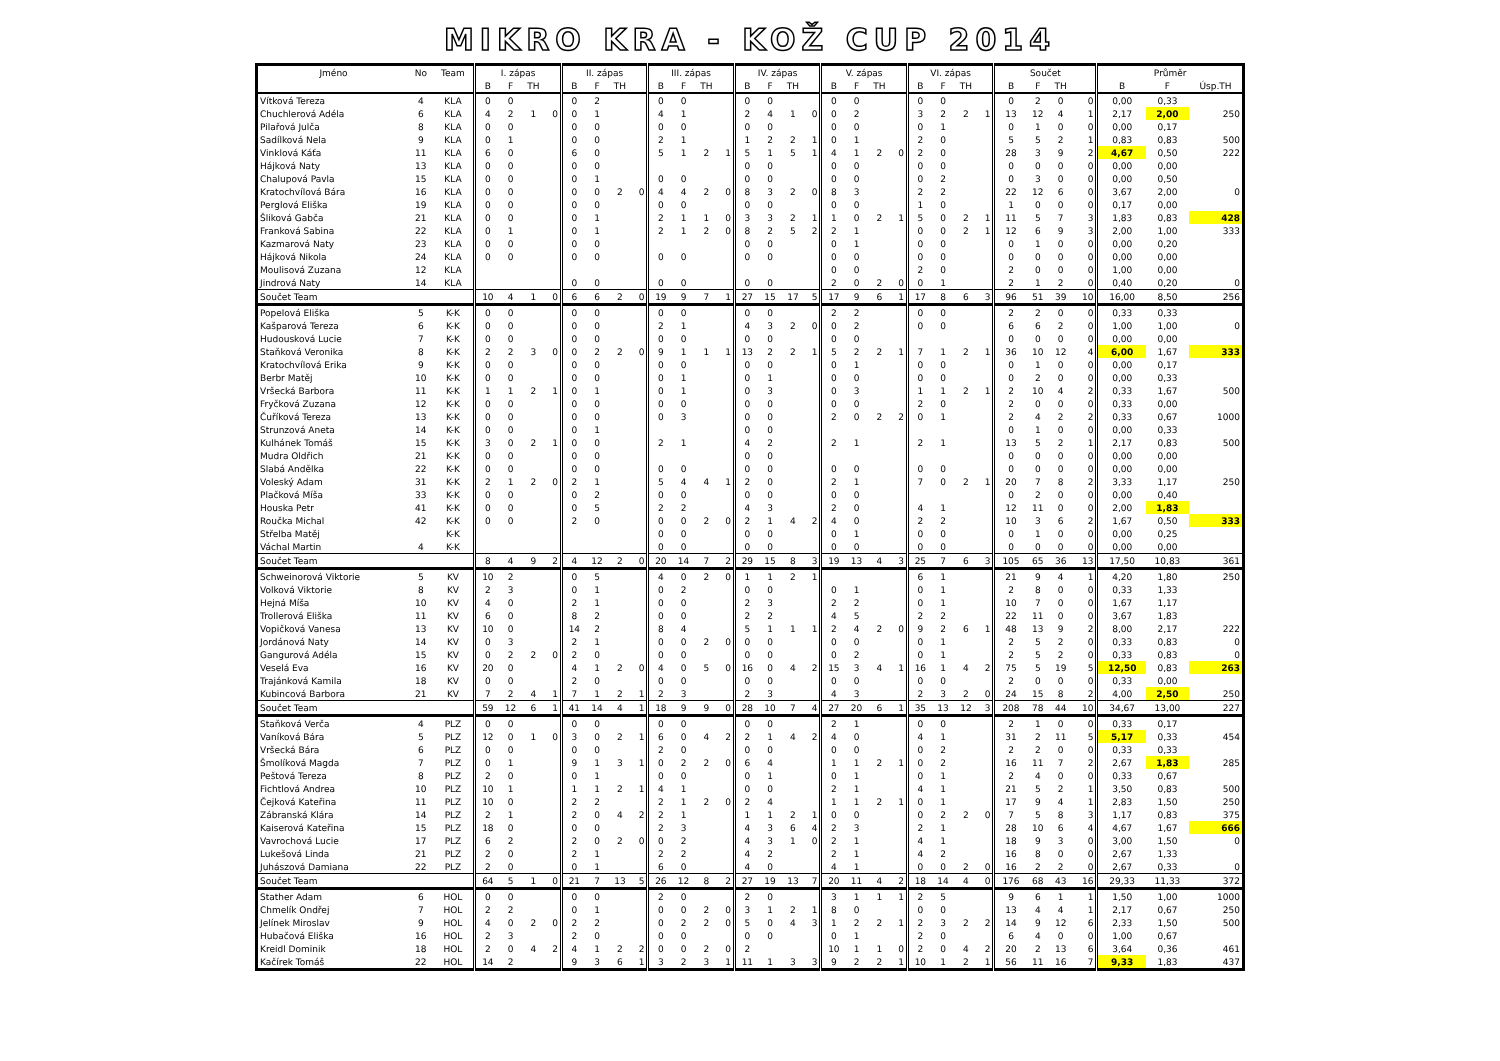MIKRO KRA - KOŽ CUP 2014
| Jméno | No | Team | I. zápas | | | | II. zápas | | | | III. zápas | | | | IV. zápas | | | | V. zápas | | | | VI. zápas | | | | Součet | | | | Průměr | | |
| --- | --- | --- | --- | --- | --- | --- | --- | --- | --- | --- | --- | --- | --- | --- | --- | --- | --- | --- | --- | --- | --- | --- | --- | --- | --- | --- | --- | --- | --- | --- | --- | --- | --- |
| | | | B | F | TH | | B | F | TH | | B | F | TH | | B | F | TH | | B | F | TH | | B | F | TH | | B | F | TH | | B | F | Úsp.TH |
| Vítková Tereza | 4 | KLA | 0 | 0 | | | 0 | 2 | | | 0 | 0 | | | 0 | 0 | | | 0 | 0 | | | 0 | 0 | | | 0 | 2 | 0 | 0 | 0,00 | 0,33 | |
| Chuchlerová Adéla | 6 | KLA | 4 | 2 | 1 | 0 | 0 | 1 | | | 4 | 1 | | | 2 | 4 | 1 | 0 | 0 | 2 | | | 3 | 2 | 2 | 1 | 13 | 12 | 4 | 1 | 2,17 | 2,00 | 250 |
| Pilařová Julča | 8 | KLA | 0 | 0 | | | 0 | 0 | | | 0 | 0 | | | 0 | 0 | | | 0 | 0 | | | 0 | 1 | | | 0 | 1 | 0 | 0 | 0,00 | 0,17 | |
| Sadílková Nela | 9 | KLA | 0 | 1 | | | 0 | 0 | | | 2 | 1 | | | 1 | 2 | 2 | 1 | 0 | 1 | | | 2 | 0 | | | 5 | 5 | 2 | 1 | 0,83 | 0,83 | 500 |
| Vinklová Káťa | 11 | KLA | 6 | 0 | | | 6 | 0 | | | 5 | 1 | 2 | 1 | 5 | 1 | 5 | 1 | 4 | 1 | 2 | 0 | 2 | 0 | | | 28 | 3 | 9 | 2 | 4,67 | 0,50 | 222 |
| Hájková Naty | 13 | KLA | 0 | 0 | | | 0 | 0 | | | | | | | 0 | 0 | | | 0 | 0 | | | 0 | 0 | | | 0 | 0 | 0 | 0 | 0,00 | 0,00 | |
| Chalupová Pavla | 15 | KLA | 0 | 0 | | | 0 | 1 | | | 0 | 0 | | | 0 | 0 | | | 0 | 0 | | | 0 | 2 | | | 0 | 3 | 0 | 0 | 0,00 | 0,50 | |
| Kratochvílová Bára | 16 | KLA | 0 | 0 | | | 0 | 0 | 2 | 0 | 4 | 4 | 2 | 0 | 8 | 3 | 2 | 0 | 8 | 3 | | | 2 | 2 | | | 22 | 12 | 6 | 0 | 3,67 | 2,00 | 0 |
| Perglová Eliška | 19 | KLA | 0 | 0 | | | 0 | 0 | | | 0 | 0 | | | 0 | 0 | | | 0 | 0 | | | 1 | 0 | | | 1 | 0 | 0 | 0 | 0,17 | 0,00 | |
| Šliková Gabča | 21 | KLA | 0 | 0 | | | 0 | 1 | | | 2 | 1 | 1 | 0 | 3 | 3 | 2 | 1 | 1 | 0 | 2 | 1 | 5 | 0 | 2 | 1 | 11 | 5 | 7 | 3 | 1,83 | 0,83 | 428 |
| Franková Sabina | 22 | KLA | 0 | 1 | | | 0 | 1 | | | 2 | 1 | 2 | 0 | 8 | 2 | 5 | 2 | 2 | 1 | | | 0 | 0 | 2 | 1 | 12 | 6 | 9 | 3 | 2,00 | 1,00 | 333 |
| Kazmarová Naty | 23 | KLA | 0 | 0 | | | 0 | 0 | | | | | | | 0 | 0 | | | 0 | 1 | | | 0 | 0 | | | 0 | 1 | 0 | 0 | 0,00 | 0,20 | |
| Hájková Nikola | 24 | KLA | 0 | 0 | | | 0 | 0 | | | 0 | 0 | | | 0 | 0 | | | 0 | 0 | | | 0 | 0 | | | 0 | 0 | 0 | 0 | 0,00 | 0,00 | |
| Moulisová Zuzana | 12 | KLA | | | | | | | | | | | | | | | | | 0 | 0 | | | 2 | 0 | | | 2 | 0 | 0 | 0 | 1,00 | 0,00 | |
| Jindrová Naty | 14 | KLA | | | | | 0 | 0 | | | 0 | 0 | | | 0 | 0 | | | 2 | 0 | 2 | 0 | 0 | 1 | | | 2 | 1 | 2 | 0 | 0,40 | 0,20 | 0 |
| Součet Team | | | 10 | 4 | 1 | 0 | 6 | 6 | 2 | 0 | 19 | 9 | 7 | 1 | 27 | 15 | 17 | 5 | 17 | 9 | 6 | 1 | 17 | 8 | 6 | 3 | 96 | 51 | 39 | 10 | 16,00 | 8,50 | 256 |
| Popelová Eliška | 5 | K-K | 0 | 0 | | | 0 | 0 | | | 0 | 0 | | | 0 | 0 | | | 2 | 2 | | | 0 | 0 | | | 2 | 2 | 0 | 0 | 0,33 | 0,33 | |
| Kašparová Tereza | 6 | K-K | 0 | 0 | | | 0 | 0 | | | 2 | 1 | | | 4 | 3 | 2 | 0 | 0 | 2 | | | 0 | 0 | | | 6 | 6 | 2 | 0 | 1,00 | 1,00 | 0 |
| Hudousková Lucie | 7 | K-K | 0 | 0 | | | 0 | 0 | | | 0 | 0 | | | 0 | 0 | | | 0 | 0 | | | | | | | 0 | 0 | 0 | 0 | 0,00 | 0,00 | |
| Staňková Veronika | 8 | K-K | 2 | 2 | 3 | 0 | 0 | 2 | 2 | 0 | 9 | 1 | 1 | 1 | 13 | 2 | 2 | 1 | 5 | 2 | 2 | 1 | 7 | 1 | 2 | 1 | 36 | 10 | 12 | 4 | 6,00 | 1,67 | 333 |
| Kratochvílová Erika | 9 | K-K | 0 | 0 | | | 0 | 0 | | | 0 | 0 | | | 0 | 0 | | | 0 | 1 | | | 0 | 0 | | | 0 | 1 | 0 | 0 | 0,00 | 0,17 | |
| Berbr Matěj | 10 | K-K | 0 | 0 | | | 0 | 0 | | | 0 | 1 | | | 0 | 1 | | | 0 | 0 | | | 0 | 0 | | | 0 | 2 | 0 | 0 | 0,00 | 0,33 | |
| Vršecká Barbora | 11 | K-K | 1 | 1 | 2 | 1 | 0 | 1 | | | 0 | 1 | | | 0 | 3 | | | 0 | 3 | | | 1 | 1 | 2 | 1 | 2 | 10 | 4 | 2 | 0,33 | 1,67 | 500 |
| Fryčková Zuzana | 12 | K-K | 0 | 0 | | | 0 | 0 | | | 0 | 0 | | | 0 | 0 | | | 0 | 0 | | | 2 | 0 | | | 2 | 0 | 0 | 0 | 0,33 | 0,00 | |
| Čuříková Tereza | 13 | K-K | 0 | 0 | | | 0 | 0 | | | 0 | 3 | | | 0 | 0 | | | 2 | 0 | 2 | 2 | 0 | 1 | | | 2 | 4 | 2 | 2 | 0,33 | 0,67 | 1000 |
| Strunzová Aneta | 14 | K-K | 0 | 0 | | | 0 | 1 | | | | | | | 0 | 0 | | | | | | | | | | | 0 | 1 | 0 | 0 | 0,00 | 0,33 | |
| Kulhánek Tomáš | 15 | K-K | 3 | 0 | 2 | 1 | 0 | 0 | | | 2 | 1 | | | 4 | 2 | | | 2 | 1 | | | 2 | 1 | | | 13 | 5 | 2 | 1 | 2,17 | 0,83 | 500 |
| Mudra Oldřich | 21 | K-K | 0 | 0 | | | 0 | 0 | | | | | | | 0 | 0 | | | | | | | | | | | 0 | 0 | 0 | 0 | 0,00 | 0,00 | |
| Slabá Andělka | 22 | K-K | 0 | 0 | | | 0 | 0 | | | 0 | 0 | | | 0 | 0 | | | 0 | 0 | | | 0 | 0 | | | 0 | 0 | 0 | 0 | 0,00 | 0,00 | |
| Voleský Adam | 31 | K-K | 2 | 1 | 2 | 0 | 2 | 1 | | | 5 | 4 | 4 | 1 | 2 | 0 | | | 2 | 1 | | | 7 | 0 | 2 | 1 | 20 | 7 | 8 | 2 | 3,33 | 1,17 | 250 |
| Plačková Míša | 33 | K-K | 0 | 0 | | | 0 | 2 | | | 0 | 0 | | | 0 | 0 | | | 0 | 0 | | | | | | | 0 | 2 | 0 | 0 | 0,00 | 0,40 | |
| Houska Petr | 41 | K-K | 0 | 0 | | | 0 | 5 | | | 2 | 2 | | | 4 | 3 | | | 2 | 0 | | | 4 | 1 | | | 12 | 11 | 0 | 0 | 2,00 | 1,83 | |
| Roučka Michal | 42 | K-K | 0 | 0 | | | 2 | 0 | | | 0 | 0 | 2 | 0 | 2 | 1 | 4 | 2 | 4 | 0 | | | 2 | 2 | | | 10 | 3 | 6 | 2 | 1,67 | 0,50 | 333 |
| Střelba Matěj | | K-K | | | | | | | | | 0 | 0 | | | 0 | 0 | | | 0 | 1 | | | 0 | 0 | | | 0 | 1 | 0 | 0 | 0,00 | 0,25 | |
| Váchal Martin | 4 | K-K | | | | | | | | | 0 | 0 | | | 0 | 0 | | | 0 | 0 | | | 0 | 0 | | | 0 | 0 | 0 | 0 | 0,00 | 0,00 | |
| Součet Team | | | 8 | 4 | 9 | 2 | 4 | 12 | 2 | 0 | 20 | 14 | 7 | 2 | 29 | 15 | 8 | 3 | 19 | 13 | 4 | 3 | 25 | 7 | 6 | 3 | 105 | 65 | 36 | 13 | 17,50 | 10,83 | 361 |
| Schweinorová Viktorie | 5 | KV | 10 | 2 | | | 0 | 5 | | | 4 | 0 | 2 | 0 | 1 | 1 | 2 | 1 | | | | | 6 | 1 | | | 21 | 9 | 4 | 1 | 4,20 | 1,80 | 250 |
| Volková Viktorie | 8 | KV | 2 | 3 | | | 0 | 1 | | | 0 | 2 | | | 0 | 0 | | | 0 | 1 | | | 0 | 1 | | | 2 | 8 | 0 | 0 | 0,33 | 1,33 | |
| Hejná Míša | 10 | KV | 4 | 0 | | | 2 | 1 | | | 0 | 0 | | | 2 | 3 | | | 2 | 2 | | | 0 | 1 | | | 10 | 7 | 0 | 0 | 1,67 | 1,17 | |
| Trollerová Eliška | 11 | KV | 6 | 0 | | | 8 | 2 | | | 0 | 0 | | | 2 | 2 | | | 4 | 5 | | | 2 | 2 | | | 22 | 11 | 0 | 0 | 3,67 | 1,83 | |
| Vopičková Vanesa | 13 | KV | 10 | 0 | | | 14 | 2 | | | 8 | 4 | | | 5 | 1 | 1 | 1 | 2 | 4 | 2 | 0 | 9 | 2 | 6 | 1 | 48 | 13 | 9 | 2 | 8,00 | 2,17 | 222 |
| Jordánová Naty | 14 | KV | 0 | 3 | | | 2 | 1 | | | 0 | 0 | 2 | 0 | 0 | 0 | | | 0 | 0 | | | 0 | 1 | | | 2 | 5 | 2 | 0 | 0,33 | 0,83 | 0 |
| Gangurová Adéla | 15 | KV | 0 | 2 | 2 | 0 | 2 | 0 | | | 0 | 0 | | | 0 | 0 | | | 0 | 2 | | | 0 | 1 | | | 2 | 5 | 2 | 0 | 0,33 | 0,83 | 0 |
| Veselá Eva | 16 | KV | 20 | 0 | | | 4 | 1 | 2 | 0 | 4 | 0 | 5 | 0 | 16 | 0 | 4 | 2 | 15 | 3 | 4 | 1 | 16 | 1 | 4 | 2 | 75 | 5 | 19 | 5 | 12,50 | 0,83 | 263 |
| Trajánková Kamila | 18 | KV | 0 | 0 | | | 2 | 0 | | | 0 | 0 | | | 0 | 0 | | | 0 | 0 | | | 0 | 0 | | | 2 | 0 | 0 | 0 | 0,33 | 0,00 | |
| Kubincová Barbora | 21 | KV | 7 | 2 | 4 | 1 | 7 | 1 | 2 | 1 | 2 | 3 | | | 2 | 3 | | | 4 | 3 | | | 2 | 3 | 2 | 0 | 24 | 15 | 8 | 2 | 4,00 | 2,50 | 250 |
| Součet Team | | | 59 | 12 | 6 | 1 | 41 | 14 | 4 | 1 | 18 | 9 | 9 | 0 | 28 | 10 | 7 | 4 | 27 | 20 | 6 | 1 | 35 | 13 | 12 | 3 | 208 | 78 | 44 | 10 | 34,67 | 13,00 | 227 |
| Staňková Verča | 4 | PLZ | 0 | 0 | | | 0 | 0 | | | 0 | 0 | | | 0 | 0 | | | 2 | 1 | | | 0 | 0 | | | 2 | 1 | 0 | 0 | 0,33 | 0,17 | |
| Vaníková Bára | 5 | PLZ | 12 | 0 | 1 | 0 | 3 | 0 | 2 | 1 | 6 | 0 | 4 | 2 | 2 | 1 | 4 | 2 | 4 | 0 | | | 4 | 1 | | | 31 | 2 | 11 | 5 | 5,17 | 0,33 | 454 |
| Vršecká Bára | 6 | PLZ | 0 | 0 | | | 0 | 0 | | | 2 | 0 | | | 0 | 0 | | | 0 | 0 | | | 0 | 2 | | | 2 | 2 | 0 | 0 | 0,33 | 0,33 | |
| Šmolíková Magda | 7 | PLZ | 0 | 1 | | | 9 | 1 | 3 | 1 | 0 | 2 | 2 | 0 | 6 | 4 | | | 1 | 1 | 2 | 1 | 0 | 2 | | | 16 | 11 | 7 | 2 | 2,67 | 1,83 | 285 |
| Peštová Tereza | 8 | PLZ | 2 | 0 | | | 0 | 1 | | | 0 | 0 | | | 0 | 1 | | | 0 | 1 | | | 0 | 1 | | | 2 | 4 | 0 | 0 | 0,33 | 0,67 | |
| Fichtlová Andrea | 10 | PLZ | 10 | 1 | | | 1 | 1 | 2 | 1 | 4 | 1 | | | 0 | 0 | | | 2 | 1 | | | 4 | 1 | | | 21 | 5 | 2 | 1 | 3,50 | 0,83 | 500 |
| Čejková Kateřina | 11 | PLZ | 10 | 0 | | | 2 | 2 | | | 2 | 1 | 2 | 0 | 2 | 4 | | | 1 | 1 | 2 | 1 | 0 | 1 | | | 17 | 9 | 4 | 1 | 2,83 | 1,50 | 250 |
| Zábranská Klára | 14 | PLZ | 2 | 1 | | | 2 | 0 | 4 | 2 | 2 | 1 | | | 1 | 1 | 2 | 1 | 0 | 0 | | | 0 | 2 | 2 | 0 | 7 | 5 | 8 | 3 | 1,17 | 0,83 | 375 |
| Kaiserová Kateřina | 15 | PLZ | 18 | 0 | | | 0 | 0 | | | 2 | 3 | | | 4 | 3 | 6 | 4 | 2 | 3 | | | 2 | 1 | | | 28 | 10 | 6 | 4 | 4,67 | 1,67 | 666 |
| Vavrochová Lucie | 17 | PLZ | 6 | 2 | | | 2 | 0 | 2 | 0 | 0 | 2 | | | 4 | 3 | 1 | 0 | 2 | 1 | | | 4 | 1 | | | 18 | 9 | 3 | 0 | 3,00 | 1,50 | 0 |
| Lukešová Linda | 21 | PLZ | 2 | 0 | | | 2 | 1 | | | 2 | 2 | | | 4 | 2 | | | 2 | 1 | | | 4 | 2 | | | 16 | 8 | 0 | 0 | 2,67 | 1,33 | |
| Juhászová Damiana | 22 | PLZ | 2 | 0 | | | 0 | 1 | | | 6 | 0 | | | 4 | 0 | | | 4 | 1 | | | 0 | 0 | 2 | 0 | 16 | 2 | 2 | 0 | 2,67 | 0,33 | 0 |
| Součet Team | | | 64 | 5 | 1 | 0 | 21 | 7 | 13 | 5 | 26 | 12 | 8 | 2 | 27 | 19 | 13 | 7 | 20 | 11 | 4 | 2 | 18 | 14 | 4 | 0 | 176 | 68 | 43 | 16 | 29,33 | 11,33 | 372 |
| Stather Adam | 6 | HOL | 0 | 0 | | | 0 | 0 | | | 2 | 0 | | | 2 | 0 | | | 3 | 1 | 1 | 1 | 2 | 5 | | | 9 | 6 | 1 | 1 | 1,50 | 1,00 | 1000 |
| Chmelík Ondřej | 7 | HOL | 2 | 2 | | | 0 | 1 | | | 0 | 0 | 2 | 0 | 3 | 1 | 2 | 1 | 8 | 0 | | | 0 | 0 | | | 13 | 4 | 4 | 1 | 2,17 | 0,67 | 250 |
| Jelínek Miroslav | 9 | HOL | 4 | 0 | 2 | 0 | 2 | 2 | | | 0 | 2 | 2 | 0 | 5 | 0 | 4 | 3 | 1 | 2 | 2 | 1 | 2 | 3 | 2 | 2 | 14 | 9 | 12 | 6 | 2,33 | 1,50 | 500 |
| Hubačová Eliška | 16 | HOL | 2 | 3 | | | 2 | 0 | | | 0 | 0 | | | 0 | 0 | | | 0 | 1 | | | 2 | 0 | | | 6 | 4 | 0 | 0 | 1,00 | 0,67 | |
| Kreidl Dominik | 18 | HOL | 2 | 0 | 4 | 2 | 4 | 1 | 2 | 2 | 0 | 0 | 2 | 0 | 2 | | | | 10 | 1 | 1 | 0 | 2 | 0 | 4 | 2 | 20 | 2 | 13 | 6 | 3,64 | 0,36 | 461 |
| Kačírek Tomáš | 22 | HOL | 14 | 2 | | | 9 | 3 | 6 | 1 | 3 | 2 | 3 | 1 | 11 | 1 | 3 | 3 | 9 | 2 | 2 | 1 | 10 | 1 | 2 | 1 | 56 | 11 | 16 | 7 | 9,33 | 1,83 | 437 |